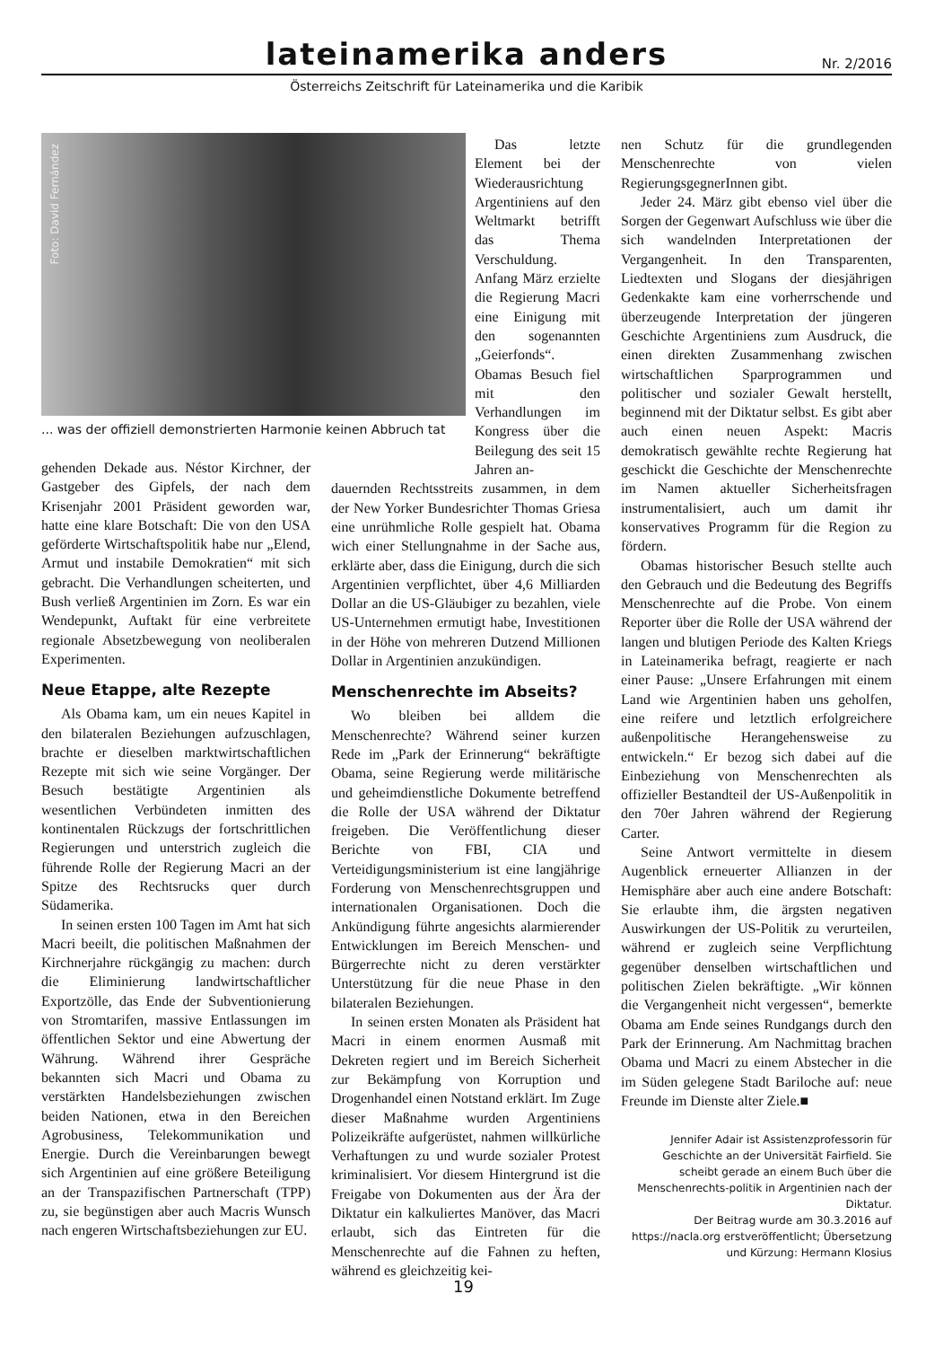lateinamerika anders
Nr. 2/2016
Österreichs Zeitschrift für Lateinamerika und die Karibik
Foto: David Fernández
... was der offiziell demonstrierten Harmonie keinen Abbruch tat
gehenden Dekade aus. Néstor Kirchner, der Gastgeber des Gipfels, der nach dem Krisenjahr 2001 Präsident geworden war, hatte eine klare Botschaft: Die von den USA geförderte Wirtschaftspolitik habe nur „Elend, Armut und instabile Demokratien“ mit sich gebracht. Die Verhandlungen scheiterten, und Bush verließ Argentinien im Zorn. Es war ein Wendepunkt, Auftakt für eine verbreitete regionale Absetzbewegung von neoliberalen Experimenten.
Neue Etappe, alte Rezepte
Als Obama kam, um ein neues Kapitel in den bilateralen Beziehungen aufzuschlagen, brachte er dieselben marktwirtschaftlichen Rezepte mit sich wie seine Vorgänger. Der Besuch bestätigte Argentinien als wesentlichen Verbündeten inmitten des kontinentalen Rückzugs der fortschrittlichen Regierungen und unterstrich zugleich die führende Rolle der Regierung Macri an der Spitze des Rechtsrucks quer durch Südamerika.
In seinen ersten 100 Tagen im Amt hat sich Macri beeilt, die politischen Maßnahmen der Kirchnerjahre rückgängig zu machen: durch die Eliminierung landwirtschaftlicher Exportzölle, das Ende der Subventionierung von Stromtarifen, massive Entlassungen im öffentlichen Sektor und eine Abwertung der Währung. Während ihrer Gespräche bekannten sich Macri und Obama zu verstärkten Handelsbeziehungen zwischen beiden Nationen, etwa in den Bereichen Agrobusiness, Telekommunikation und Energie. Durch die Vereinbarungen bewegt sich Argentinien auf eine größere Beteiligung an der Transpazifischen Partnerschaft (TPP) zu, sie begünstigen aber auch Macris Wunsch nach engeren Wirtschaftsbeziehungen zur EU.
Das letzte Element bei der Wiederausrichtung Argentiniens auf den Weltmarkt betrifft das Thema Verschuldung. Anfang März erzielte die Regierung Macri eine Einigung mit den sogenannten „Geierfonds“. Obamas Besuch fiel mit den Verhandlungen im Kongress über die Beilegung des seit 15 Jahren an-
dauernden Rechtsstreits zusammen, in dem der New Yorker Bundesrichter Thomas Griesa eine unrühmliche Rolle gespielt hat. Obama wich einer Stellungnahme in der Sache aus, erklärte aber, dass die Einigung, durch die sich Argentinien verpflichtet, über 4,6 Milliarden Dollar an die US-Gläubiger zu bezahlen, viele US-Unternehmen ermutigt habe, Investitionen in der Höhe von mehreren Dutzend Millionen Dollar in Argentinien anzukündigen.
Menschenrechte im Abseits?
Wo bleiben bei alldem die Menschenrechte? Während seiner kurzen Rede im „Park der Erinnerung“ bekräftigte Obama, seine Regierung werde militärische und geheimdienstliche Dokumente betreffend die Rolle der USA während der Diktatur freigeben. Die Veröffentlichung dieser Berichte von FBI, CIA und Verteidigungsministerium ist eine langjährige Forderung von Menschenrechtsgruppen und internationalen Organisationen. Doch die Ankündigung führte angesichts alarmierender Entwicklungen im Bereich Menschen- und Bürgerrechte nicht zu deren verstärkter Unterstützung für die neue Phase in den bilateralen Beziehungen.
In seinen ersten Monaten als Präsident hat Macri in einem enormen Ausmaß mit Dekreten regiert und im Bereich Sicherheit zur Bekämpfung von Korruption und Drogenhandel einen Notstand erklärt. Im Zuge dieser Maßnahme wurden Argentiniens Polizeikräfte aufgerüstet, nahmen willkürliche Verhaftungen zu und wurde sozialer Protest kriminalisiert. Vor diesem Hintergrund ist die Freigabe von Dokumenten aus der Ära der Diktatur ein kalkuliertes Manöver, das Macri erlaubt, sich das Eintreten für die Menschenrechte auf die Fahnen zu heften, während es gleichzeitig kei-
nen Schutz für die grundlegenden Menschenrechte von vielen RegierungsgegnerInnen gibt.
Jeder 24. März gibt ebenso viel über die Sorgen der Gegenwart Aufschluss wie über die sich wandelnden Interpretationen der Vergangenheit. In den Transparenten, Liedtexten und Slogans der diesjährigen Gedenkakte kam eine vorherrschende und überzeugende Interpretation der jüngeren Geschichte Argentiniens zum Ausdruck, die einen direkten Zusammenhang zwischen wirtschaftlichen Sparprogrammen und politischer und sozialer Gewalt herstellt, beginnend mit der Diktatur selbst. Es gibt aber auch einen neuen Aspekt: Macris demokratisch gewählte rechte Regierung hat geschickt die Geschichte der Menschenrechte im Namen aktueller Sicherheitsfragen instrumentalisiert, auch um damit ihr konservatives Programm für die Region zu fördern.
Obamas historischer Besuch stellte auch den Gebrauch und die Bedeutung des Begriffs Menschenrechte auf die Probe. Von einem Reporter über die Rolle der USA während der langen und blutigen Periode des Kalten Kriegs in Lateinamerika befragt, reagierte er nach einer Pause: „Unsere Erfahrungen mit einem Land wie Argentinien haben uns geholfen, eine reifere und letztlich erfolgreichere außenpolitische Herangehensweise zu entwickeln.“ Er bezog sich dabei auf die Einbeziehung von Menschenrechten als offizieller Bestandteil der US-Außenpolitik in den 70er Jahren während der Regierung Carter.
Seine Antwort vermittelte in diesem Augenblick erneuerter Allianzen in der Hemisphäre aber auch eine andere Botschaft: Sie erlaubte ihm, die ärgsten negativen Auswirkungen der US-Politik zu verurteilen, während er zugleich seine Verpflichtung gegenüber denselben wirtschaftlichen und politischen Zielen bekräftigte. „Wir können die Vergangenheit nicht vergessen“, bemerkte Obama am Ende seines Rundgangs durch den Park der Erinnerung. Am Nachmittag brachen Obama und Macri zu einem Abstecher in die im Süden gelegene Stadt Bariloche auf: neue Freunde im Dienste alter Ziele.■
Jennifer Adair ist Assistenzprofessorin für Geschichte an der Universität Fairfield. Sie scheibt gerade an einem Buch über die Menschenrechts-politik in Argentinien nach der Diktatur.
Der Beitrag wurde am 30.3.2016 auf https://nacla.org erstveröffentlicht; Übersetzung und Kürzung: Hermann Klosius
19